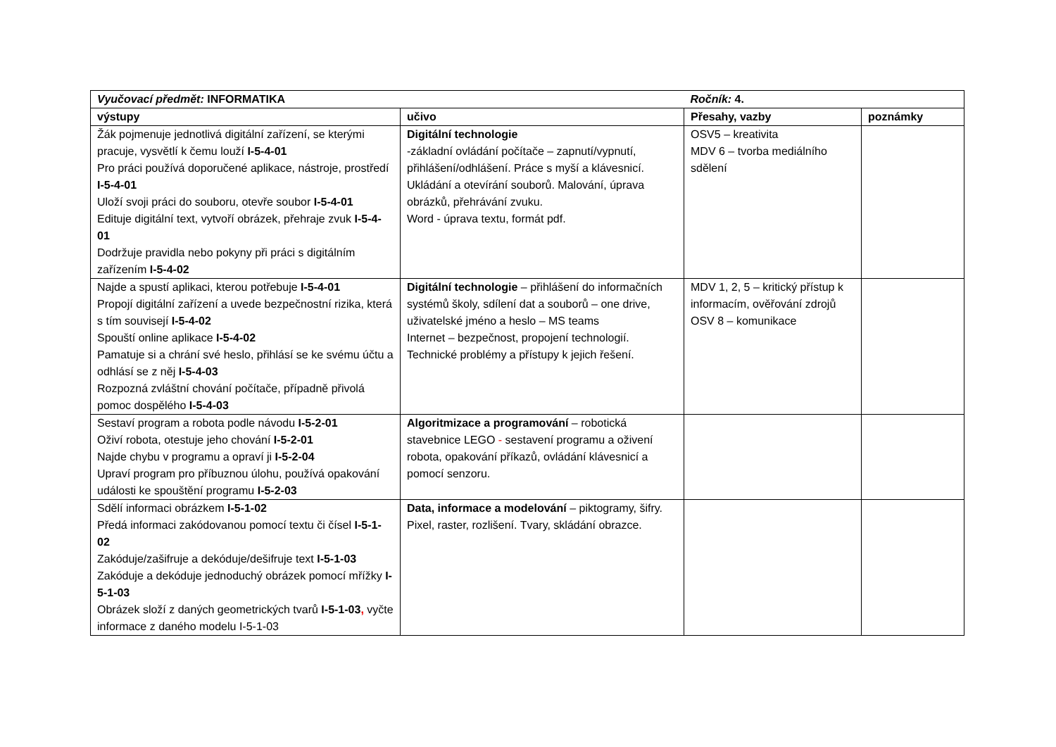| Vyučovací předmět: INFORMATIKA | | Ročník: 4. | |
| výstupy | učivo | Přesahy, vazby | poznámky |
| Žák pojmenuje jednotlivá digitální zařízení, se kterými pracuje, vysvětlí k čemu louží I-5-4-01 Pro práci používá doporučené aplikace, nástroje, prostředí I-5-4-01 Uloží svoji práci do souboru, otevře soubor I-5-4-01 Edituje digitální text, vytvoří obrázek, přehraje zvuk I-5-4-01 Dodržuje pravidla nebo pokyny při práci s digitálním zařízením I-5-4-02 | Digitální technologie -základní ovládání počítače – zapnutí/vypnutí, přihlášení/odhlášení. Práce s myší a klávesnicí. Ukládání a otevírání souborů. Malování, úprava obrázků, přehrávání zvuku. Word - úprava textu, formát pdf. | OSV5 – kreativita MDV 6 – tvorba mediálního sdělení | |
| Najde a spustí aplikaci, kterou potřebuje I-5-4-01 Propojí digitální zařízení a uvede bezpečnostní rizika, která s tím souvisejí I-5-4-02 Spouští online aplikace I-5-4-02 Pamatuje si a chrání své heslo, přihlásí se ke svému účtu a odhlásí se z něj I-5-4-03 Rozpozná zvláštní chování počítače, případně přivolá pomoc dospělého I-5-4-03 | Digitální technologie – přihlášení do informačních systémů školy, sdílení dat a souborů – one drive, uživatelské jméno a heslo – MS teams Internet – bezpečnost, propojení technologií. Technické problémy a přístupy k jejich řešení. | MDV 1, 2, 5 – kritický přístup k informacím, ověřování zdrojů OSV 8 – komunikace | |
| Sestaví program a robota podle návodu I-5-2-01 Oživí robota, otestuje jeho chování I-5-2-01 Najde chybu v programu a opraví ji I-5-2-04 Upraví program pro příbuznou úlohu, používá opakování události ke spouštění programu I-5-2-03 | Algoritmizace a programování – robotická stavebnice LEGO - sestavení programu a oživení robota, opakování příkazů, ovládání klávesnicí a pomocí senzoru. | | |
| Sdělí informaci obrázkem I-5-1-02 Předá informaci zakódovanou pomocí textu či čísel I-5-1-02 Zakóduje/zašifruje a dekóduje/dešifruje text I-5-1-03 Zakóduje a dekóduje jednoduchý obrázek pomocí mřížky I-5-1-03 Obrázek složí z daných geometrických tvarů I-5-1-03 , vyčte informace z daného modelu I-5-1-03 | Data, informace a modelování – piktogramy, šifry. Pixel, raster, rozlišení. Tvary, skládání obrazce. | | |